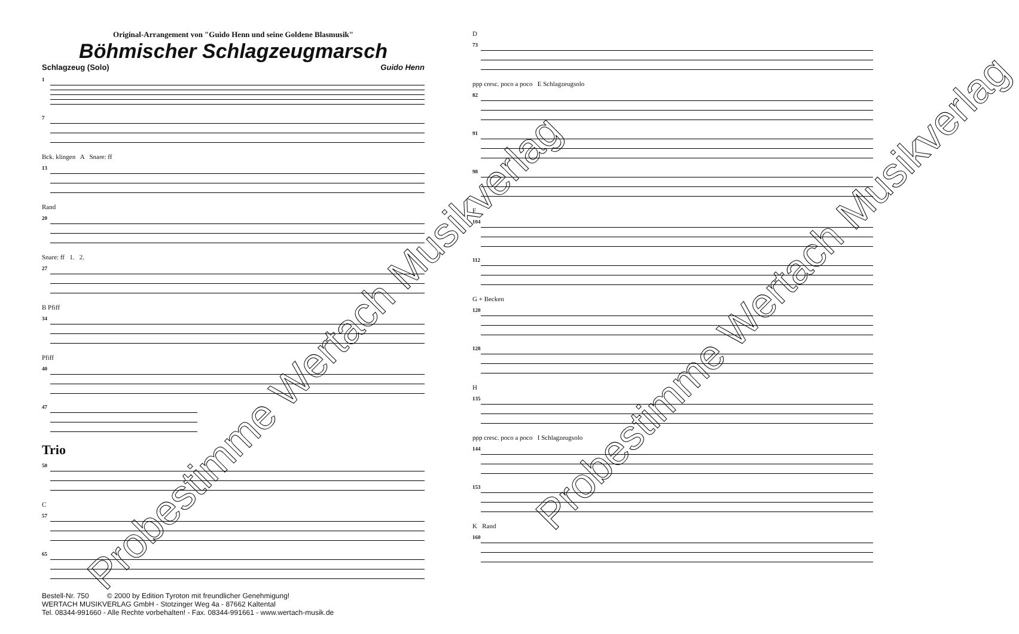Original-Arrangement von "Guido Henn und seine Goldene Blasmusik"
Böhmischer Schlagzeugmarsch
Schlagzeug (Solo) Guido Henn
1
7
Bck. klingen A Snare: ff
13
Rand
20
Snare: ff 1. 2.
27
B Pfiff
34
Pfiff
40
47
Trio
50
C
57
65
Bestell-Nr. 750 © 2000 by Edition Tyroton mit freundlicher Genehmigung!
WERTACH MUSIKVERLAG GmbH - Stotzinger Weg 4a - 87662 Kaltental
Tel. 08344-991660 - Alle Rechte vorbehalten! - Fax. 08344-991661 - www.wertach-musik.de
Probestimme Wertach Musikverlag
D
73
ppp cresc. poco a poco E Schlagzeugsolo
82
91
98
F
104
112
G + Becken
120
128
H
135
ppp cresc. poco a poco I Schlagzeugsolo
144
153
K Rand
160
Probestimme Wertach Musikverlag